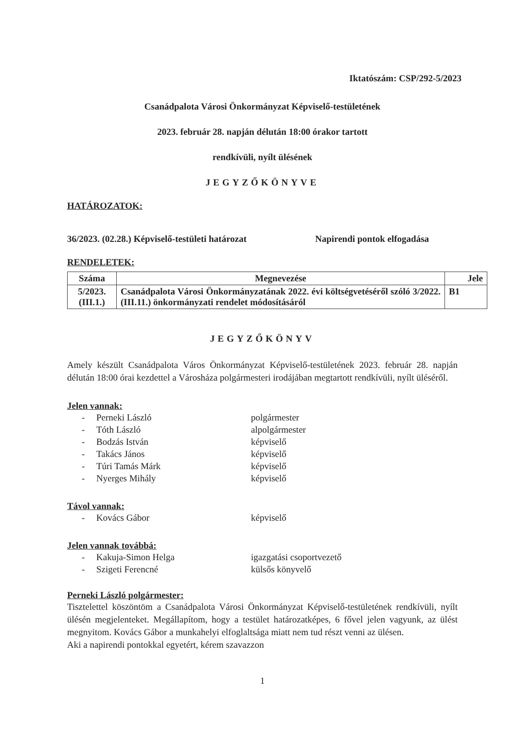Iktatószám: CSP/292-5/2023
Csanádpalota Városi Önkormányzat Képviselő-testületének
2023. február 28. napján délután 18:00 órakor tartott
rendkívüli, nyílt ülésének
JEGYZŐKÖNYVE
HATÁROZATOK:
36/2023. (02.28.) Képviselő-testületi határozat Napirendi pontok elfogadása
RENDELETEK:
| Száma | Megnevezése | Jele |
| --- | --- | --- |
| 5/2023. (III.1.) | Csanádpalota Városi Önkormányzatának 2022. évi költségvetéséről szóló 3/2022. (III.11.) önkormányzati rendelet módosításáról | B1 |
JEGYZŐKÖNYV
Amely készült Csanádpalota Város Önkormányzat Képviselő-testületének 2023. február 28. napján délután 18:00 órai kezdettel a Városháza polgármesteri irodájában megtartott rendkívüli, nyílt üléséről.
Jelen vannak:
- Perneki László polgármester
- Tóth László alpolgármester
- Bodzás István képviselő
- Takács János képviselő
- Túri Tamás Márk képviselő
- Nyerges Mihály képviselő
Távol vannak:
- Kovács Gábor képviselő
Jelen vannak továbbá:
- Kakuja-Simon Helga igazgatási csoportvezető
- Szigeti Ferencné külsős könyvelő
Perneki László polgármester:
Tisztelettel köszöntöm a Csanádpalota Városi Önkormányzat Képviselő-testületének rendkívüli, nyílt ülésén megjelenteket. Megállapítom, hogy a testület határozatképes, 6 fővel jelen vagyunk, az ülést megnyitom. Kovács Gábor a munkahelyi elfoglaltsága miatt nem tud részt venni az ülésen.
Aki a napirendi pontokkal egyetért, kérem szavazzon
1